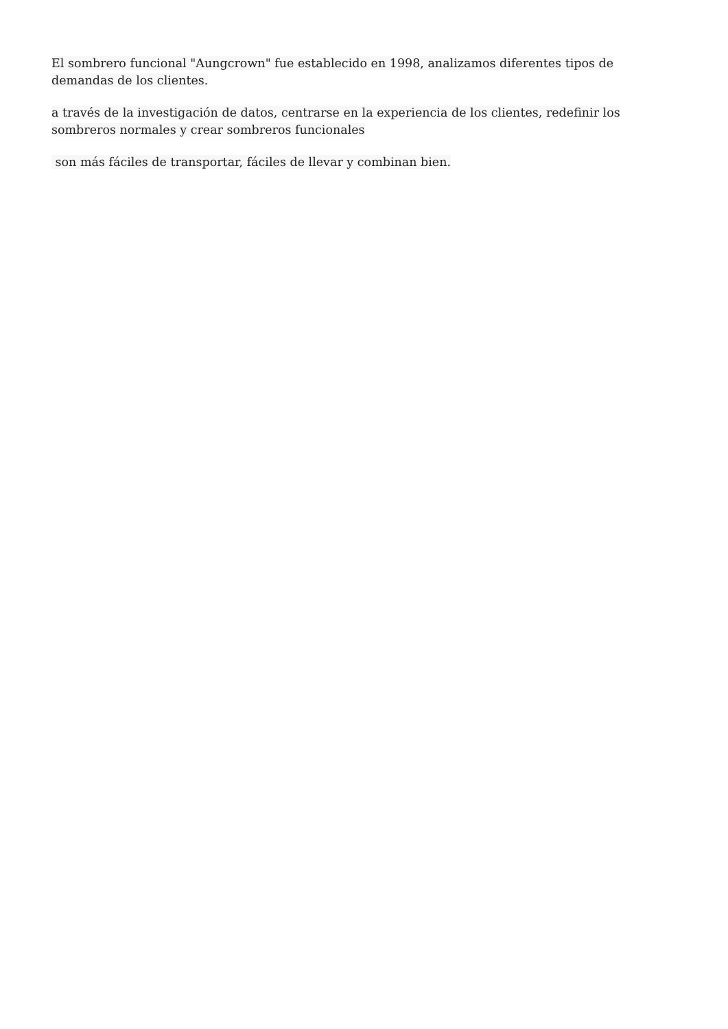El sombrero funcional "Aungcrown" fue establecido en 1998, analizamos diferentes tipos de demandas de los clientes.
a través de la investigación de datos, centrarse en la experiencia de los clientes, redefinir los sombreros normales y crear sombreros funcionales
son más fáciles de transportar, fáciles de llevar y combinan bien.